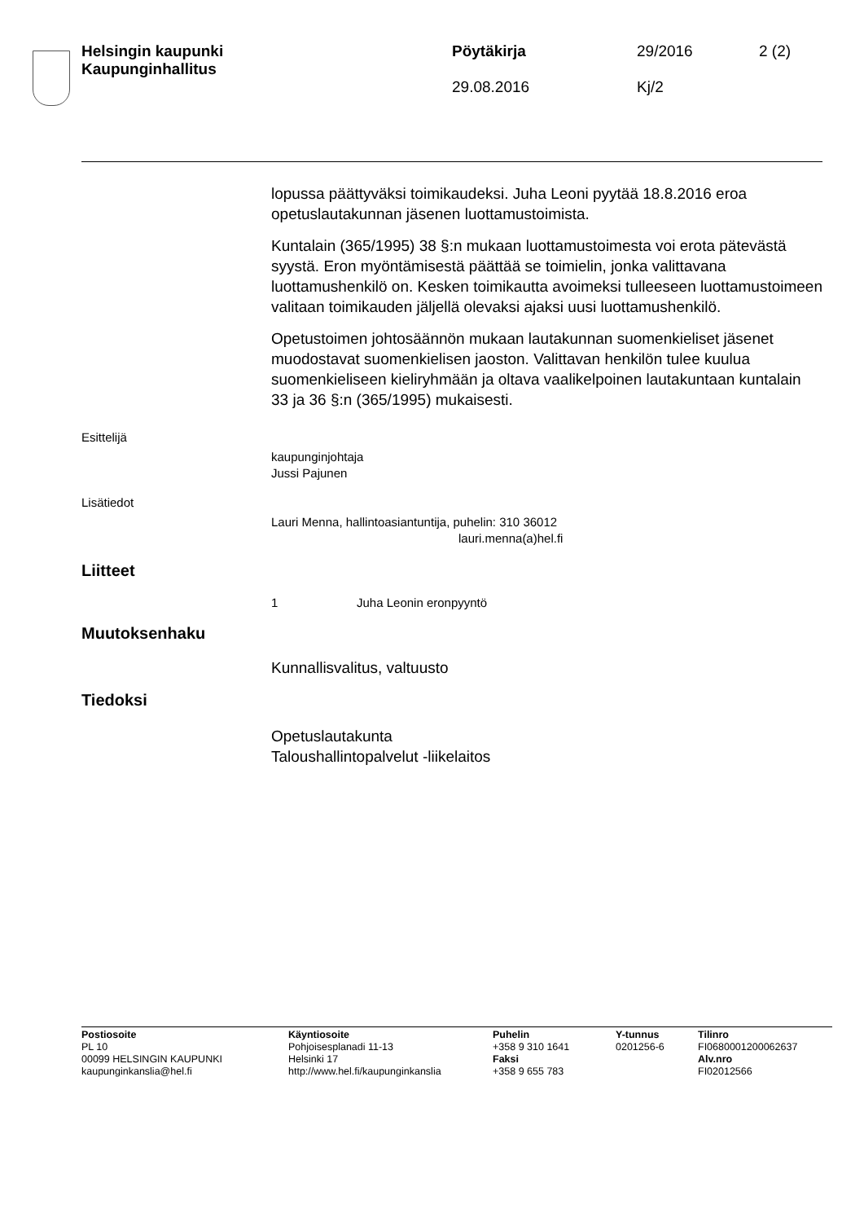Helsingin kaupunki
Kaupunginhallitus
Pöytäkirja
29.08.2016
29/2016
Kj/2
2 (2)
lopussa päättyväksi toimikaudeksi. Juha Leoni pyytää 18.8.2016 eroa opetuslautakunnan jäsenen luottamustoimista.
Kuntalain (365/1995) 38 §:n mukaan luottamustoimesta voi erota pätevästä syystä. Eron myöntämisestä päättää se toimielin, jonka valittavana luottamushenkilö on. Kesken toimikautta avoimeksi tulleeseen luottamustoimeen valitaan toimikauden jäljellä olevaksi ajaksi uusi luottamushenkilö.
Opetustoimen johtosäännön mukaan lautakunnan suomenkieliset jäsenet muodostavat suomenkielisen jaoston. Valittavan henkilön tulee kuulua suomenkieliseen kieliryhmään ja oltava vaalikelpoinen lautakuntaan kuntalain 33 ja 36 §:n (365/1995) mukaisesti.
Esittelijä
kaupunginjohtaja
Jussi Pajunen
Lisätiedot
Lauri Menna, hallintoasiantuntija, puhelin: 310 36012
lauri.menna(a)hel.fi
Liitteet
1 Juha Leonin eronpyyntö
Muutoksenhaku
Kunnallisvalitus, valtuusto
Tiedoksi
Opetuslautakunta
Taloushallintopalvelut -liikelaitos
Postiosoite
PL 10
00099 HELSINGIN KAUPUNKI
kaupunginkanslia@hel.fi
Käyntiosoite
Pohjoisesplanadi 11-13
Helsinki 17
http://www.hel.fi/kaupunginkanslia
Puhelin
+358 9 310 1641
Faksi
+358 9 655 783
Y-tunnus
0201256-6
Tilinro
FI0680001200062637
Alv.nro
FI02012566